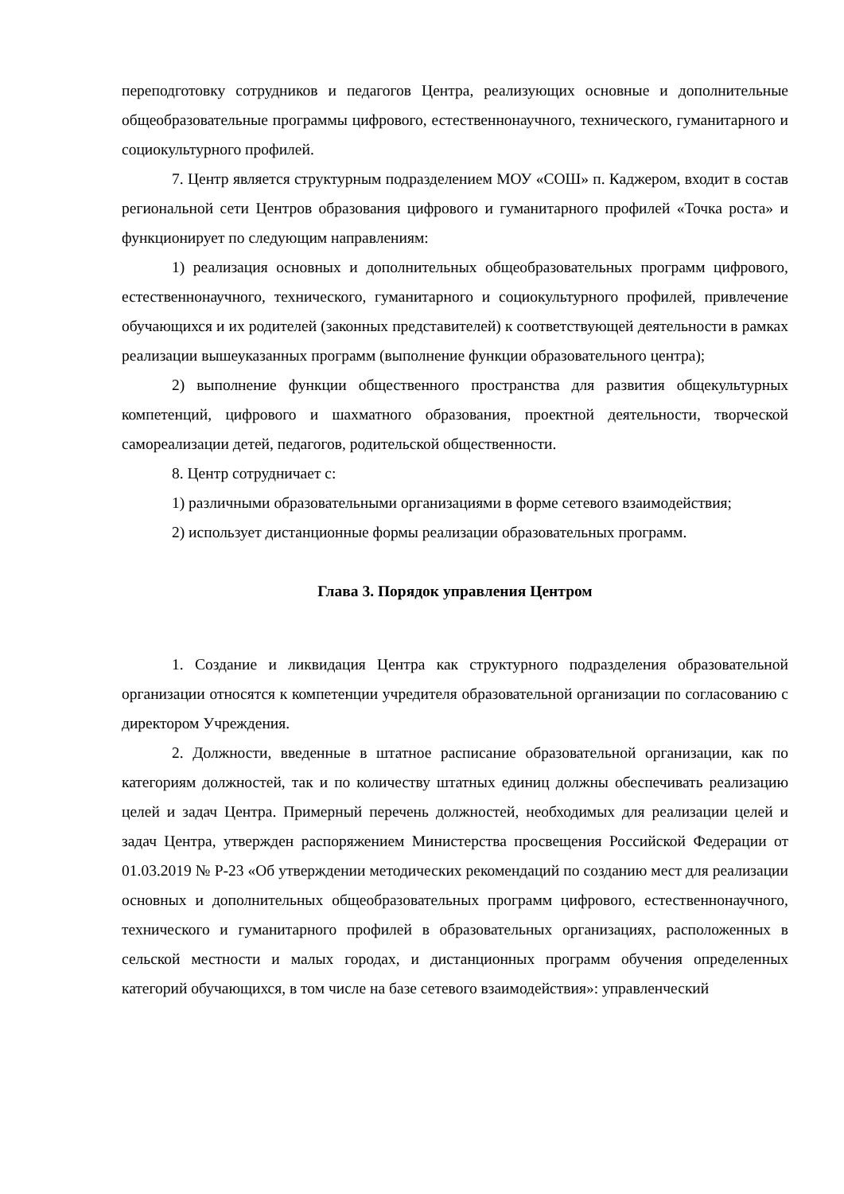переподготовку сотрудников и педагогов Центра, реализующих основные и дополнительные общеобразовательные программы цифрового, естественнонаучного, технического, гуманитарного и социокультурного профилей.
7. Центр является структурным подразделением МОУ «СОШ» п. Каджером, входит в состав региональной сети Центров образования цифрового и гуманитарного профилей «Точка роста» и функционирует по следующим направлениям:
1) реализация основных и дополнительных общеобразовательных программ цифрового, естественнонаучного, технического, гуманитарного и социокультурного профилей, привлечение обучающихся и их родителей (законных представителей) к соответствующей деятельности в рамках реализации вышеуказанных программ (выполнение функции образовательного центра);
2) выполнение функции общественного пространства для развития общекультурных компетенций, цифрового и шахматного образования, проектной деятельности, творческой самореализации детей, педагогов, родительской общественности.
8. Центр сотрудничает с:
1) различными образовательными организациями в форме сетевого взаимодействия;
2) использует дистанционные формы реализации образовательных программ.
Глава 3. Порядок управления Центром
1. Создание и ликвидация Центра как структурного подразделения образовательной организации относятся к компетенции учредителя образовательной организации по согласованию с директором Учреждения.
2. Должности, введенные в штатное расписание образовательной организации, как по категориям должностей, так и по количеству штатных единиц должны обеспечивать реализацию целей и задач Центра. Примерный перечень должностей, необходимых для реализации целей и задач Центра, утвержден распоряжением Министерства просвещения Российской Федерации от 01.03.2019 № Р-23 «Об утверждении методических рекомендаций по созданию мест для реализации основных и дополнительных общеобразовательных программ цифрового, естественнонаучного, технического и гуманитарного профилей в образовательных организациях, расположенных в сельской местности и малых городах, и дистанционных программ обучения определенных категорий обучающихся, в том числе на базе сетевого взаимодействия»: управленческий